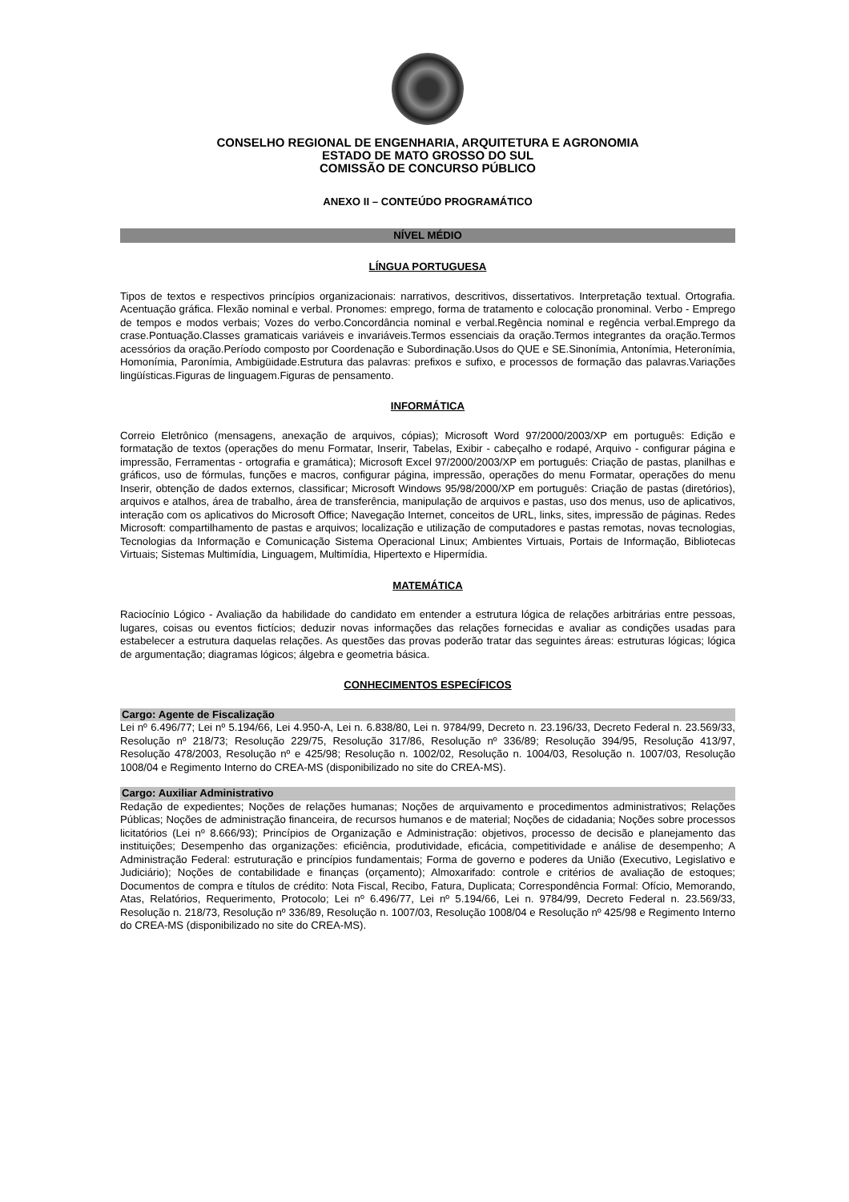CONSELHO REGIONAL DE ENGENHARIA, ARQUITETURA E AGRONOMIA
ESTADO DE MATO GROSSO DO SUL
COMISSÃO DE CONCURSO PÚBLICO
ANEXO II – CONTEÚDO PROGRAMÁTICO
NÍVEL MÉDIO
LÍNGUA PORTUGUESA
Tipos de textos e respectivos princípios organizacionais: narrativos, descritivos, dissertativos. Interpretação textual. Ortografia. Acentuação gráfica. Flexão nominal e verbal. Pronomes: emprego, forma de tratamento e colocação pronominal. Verbo - Emprego de tempos e modos verbais; Vozes do verbo.Concordância nominal e verbal.Regência nominal e regência verbal.Emprego da crase.Pontuação.Classes gramaticais variáveis e invariáveis.Termos essenciais da oração.Termos integrantes da oração.Termos acessórios da oração.Período composto por Coordenação e Subordinação.Usos do QUE e SE.Sinonímia, Antonímia, Heteronímia, Homonímia, Paronímia, Ambigüidade.Estrutura das palavras: prefixos e sufixo, e processos de formação das palavras.Variações lingüísticas.Figuras de linguagem.Figuras de pensamento.
INFORMÁTICA
Correio Eletrônico (mensagens, anexação de arquivos, cópias); Microsoft Word 97/2000/2003/XP em português: Edição e formatação de textos (operações do menu Formatar, Inserir, Tabelas, Exibir - cabeçalho e rodapé, Arquivo - configurar página e impressão, Ferramentas - ortografia e gramática); Microsoft Excel 97/2000/2003/XP em português: Criação de pastas, planilhas e gráficos, uso de fórmulas, funções e macros, configurar página, impressão, operações do menu Formatar, operações do menu Inserir, obtenção de dados externos, classificar; Microsoft Windows 95/98/2000/XP em português: Criação de pastas (diretórios), arquivos e atalhos, área de trabalho, área de transferência, manipulação de arquivos e pastas, uso dos menus, uso de aplicativos, interação com os aplicativos do Microsoft Office; Navegação Internet, conceitos de URL, links, sites, impressão de páginas. Redes Microsoft: compartilhamento de pastas e arquivos; localização e utilização de computadores e pastas remotas, novas tecnologias, Tecnologias da Informação e Comunicação Sistema Operacional Linux; Ambientes Virtuais, Portais de Informação, Bibliotecas Virtuais; Sistemas Multimídia, Linguagem, Multimídia, Hipertexto e Hipermídia.
MATEMÁTICA
Raciocínio Lógico - Avaliação da habilidade do candidato em entender a estrutura lógica de relações arbitrárias entre pessoas, lugares, coisas ou eventos fictícios; deduzir novas informações das relações fornecidas e avaliar as condições usadas para estabelecer a estrutura daquelas relações. As questões das provas poderão tratar das seguintes áreas: estruturas lógicas; lógica de argumentação; diagramas lógicos; álgebra e geometria básica.
CONHECIMENTOS ESPECÍFICOS
Cargo: Agente de Fiscalização
Lei nº 6.496/77; Lei nº 5.194/66, Lei 4.950-A, Lei n. 6.838/80, Lei n. 9784/99, Decreto n. 23.196/33, Decreto Federal n. 23.569/33, Resolução nº 218/73; Resolução 229/75, Resolução 317/86, Resolução nº 336/89; Resolução 394/95, Resolução 413/97, Resolução 478/2003, Resolução nº e 425/98; Resolução n. 1002/02, Resolução n. 1004/03, Resolução n. 1007/03, Resolução 1008/04 e Regimento Interno do CREA-MS (disponibilizado no site do CREA-MS).
Cargo: Auxiliar Administrativo
Redação de expedientes; Noções de relações humanas; Noções de arquivamento e procedimentos administrativos; Relações Públicas; Noções de administração financeira, de recursos humanos e de material; Noções de cidadania; Noções sobre processos licitatórios (Lei nº 8.666/93); Princípios de Organização e Administração: objetivos, processo de decisão e planejamento das instituições; Desempenho das organizações: eficiência, produtividade, eficácia, competitividade e análise de desempenho; A Administração Federal: estruturação e princípios fundamentais; Forma de governo e poderes da União (Executivo, Legislativo e Judiciário); Noções de contabilidade e finanças (orçamento); Almoxarifado: controle e critérios de avaliação de estoques; Documentos de compra e títulos de crédito: Nota Fiscal, Recibo, Fatura, Duplicata; Correspondência Formal: Ofício, Memorando, Atas, Relatórios, Requerimento, Protocolo; Lei nº 6.496/77, Lei nº 5.194/66, Lei n. 9784/99, Decreto Federal n. 23.569/33, Resolução n. 218/73, Resolução nº 336/89, Resolução n. 1007/03, Resolução 1008/04 e Resolução nº 425/98 e Regimento Interno do CREA-MS (disponibilizado no site do CREA-MS).